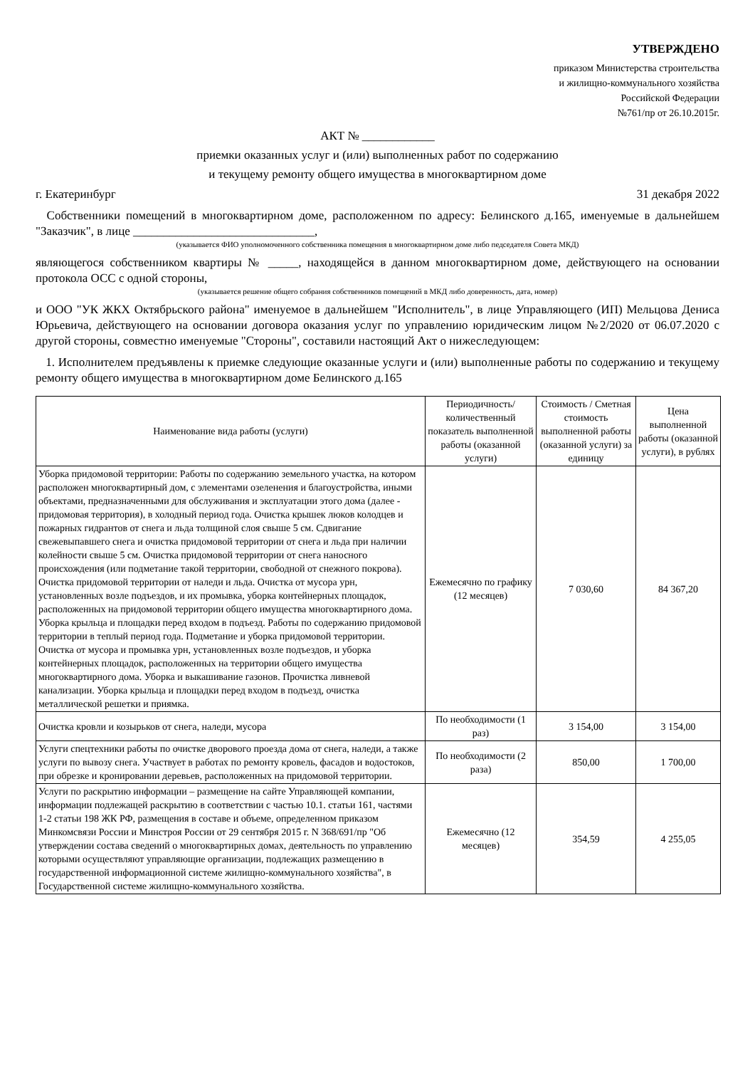УТВЕРЖДЕНО
приказом Министерства строительства
и жилищно-коммунального хозяйства
Российской Федерации
№761/пр от 26.10.2015г.
АКТ № ____________
приемки оказанных услуг и (или) выполненных работ по содержанию
и текущему ремонту общего имущества в многоквартирном доме
г. Екатеринбург 31 декабря 2022
Собственники помещений в многоквартирном доме, расположенном по адресу: Белинского д.165, именуемые в дальнейшем "Заказчик", в лице ______________________________,
(указывается ФИО уполномоченного собственника помещения в многоквартирном доме либо педседателя Совета МКД)
являющегося собственником квартиры № _____, находящейся в данном многоквартирном доме, действующего на основании протокола ОСС с одной стороны,
(указывается решение общего собрания собственников помещений в МКД либо доверенность, дата, номер)
и ООО "УК ЖКХ Октябрьского района" именуемое в дальнейшем "Исполнитель", в лице Управляющего (ИП) Мельцова Дениса Юрьевича, действующего на основании договора оказания услуг по управлению юридическим лицом №2/2020 от 06.07.2020 с другой стороны, совместно именуемые "Стороны", составили настоящий Акт о нижеследующем:
1. Исполнителем предъявлены к приемке следующие оказанные услуги и (или) выполненные работы по содержанию и текущему ремонту общего имущества в многоквартирном доме Белинского д.165
| Наименование вида работы (услуги) | Периодичность/ количественный показатель выполненной работы (оказанной услуги) | Стоимость / Сметная стоимость выполненной работы (оказанной услуги) за единицу | Цена выполненной работы (оказанной услуги), в рублях |
| --- | --- | --- | --- |
| Уборка придомовой территории: Работы по содержанию земельного участка, на котором расположен многоквартирный дом, с элементами озеленения и благоустройства, иными объектами, предназначенными для обслуживания и эксплуатации этого дома (далее - придомовая территория), в холодный период года. Очистка крышек люков колодцев и пожарных гидрантов от снега и льда толщиной слоя свыше 5 см. Сдвигание свежевыпавшего снега и очистка придомовой территории от снега и льда при наличии колейности свыше 5 см. Очистка придомовой территории от снега наносного происхождения (или подметание такой территории, свободной от снежного покрова). Очистка придомовой территории от наледи и льда. Очистка от мусора урн, установленных возле подъездов, и их промывка, уборка контейнерных площадок, расположенных на придомовой территории общего имущества многоквартирного дома. Уборка крыльца и площадки перед входом в подъезд. Работы по содержанию придомовой территории в теплый период года. Подметание и уборка придомовой территории. Очистка от мусора и промывка урн, установленных возле подъездов, и уборка контейнерных площадок, расположенных на территории общего имущества многоквартирного дома. Уборка и выкашивание газонов. Прочистка ливневой канализации. Уборка крыльца и площадки перед входом в подъезд, очистка металлической решетки и приямка. | Ежемесячно по графику (12 месяцев) | 7 030,60 | 84 367,20 |
| Очистка кровли и козырьков от снега, наледи, мусора | По необходимости (1 раз) | 3 154,00 | 3 154,00 |
| Услуги спецтехники работы по очистке дворового проезда дома от снега, наледи, а также услуги по вывозу снега. Участвует в работах по ремонту кровель, фасадов и водостоков, при обрезке и кронировании деревьев, расположенных на придомовой территории. | По необходимости (2 раза) | 850,00 | 1 700,00 |
| Услуги по раскрытию информации – размещение на сайте Управляющей компании, информации подлежащей раскрытию в соответствии с частью 10.1. статьи 161, частями 1-2 статьи 198 ЖК РФ, размещения в составе и объеме, определенном приказом Минкомсвязи России и Минстроя России от 29 сентября 2015 г. N 368/691/пр "Об утверждении состава сведений о многоквартирных домах, деятельность по управлению которыми осуществляют управляющие организации, подлежащих размещению в государственной информационной системе жилищно-коммунального хозяйства", в Государственной системе жилищно-коммунального хозяйства. | Ежемесячно (12 месяцев) | 354,59 | 4 255,05 |